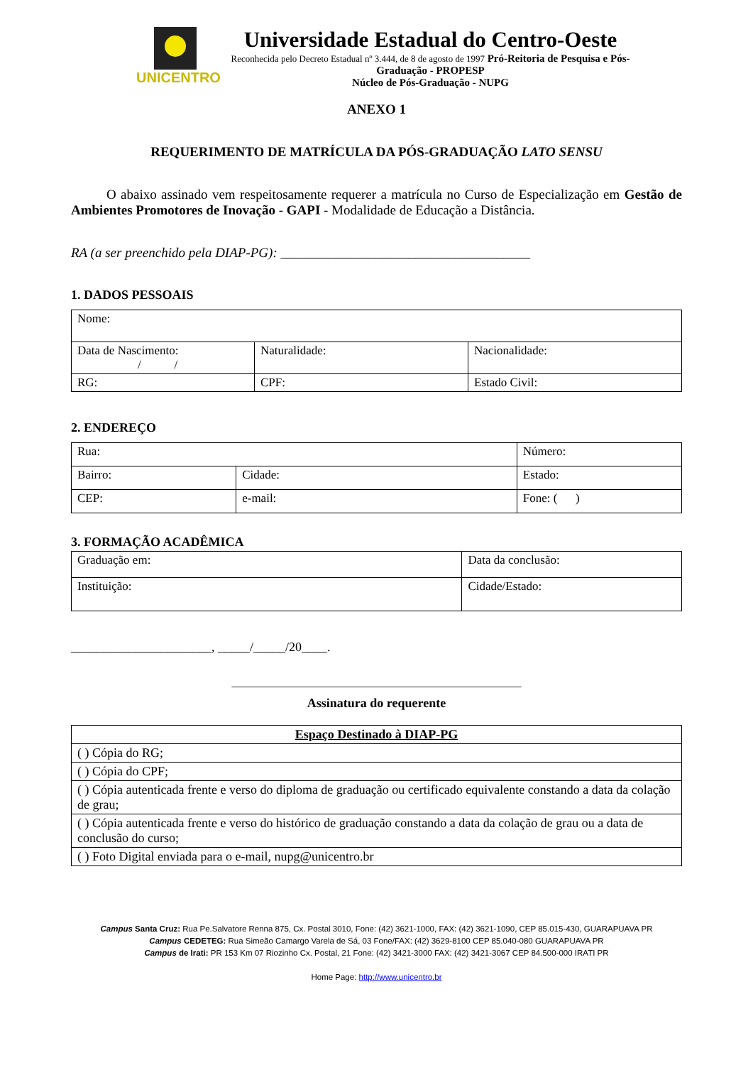UNICENTRO
Universidade Estadual do Centro-Oeste
Reconhecida pelo Decreto Estadual nº 3.444, de 8 de agosto de 1997 Pró-Reitoria de Pesquisa e Pós-Graduação - PROPESP
Núcleo de Pós-Graduação - NUPG
ANEXO 1
REQUERIMENTO DE MATRÍCULA DA PÓS-GRADUAÇÃO LATO SENSU
O abaixo assinado vem respeitosamente requerer a matrícula no Curso de Especialização em Gestão de Ambientes Promotores de Inovação - GAPI - Modalidade de Educação a Distância.
RA (a ser preenchido pela DIAP-PG): _____________________________________
1. DADOS PESSOAIS
| Nome: | | |
| Data de Nascimento: / / | Naturalidade: | Nacionalidade: |
| RG: | CPF: | Estado Civil: |
2. ENDEREÇO
| Rua: | | Número: |
| Bairro: | Cidade: | Estado: |
| CEP: | e-mail: | Fone: ( ) |
3. FORMAÇÃO ACADÊMICA
| Graduação em: | Data da conclusão: |
| Instituição: | Cidade/Estado: |
______________________, _____/_____/20____.
___________________________________________________
Assinatura do requerente
| Espaço Destinado à DIAP-PG |
| ( ) Cópia do RG; |
| ( ) Cópia do CPF; |
| ( ) Cópia autenticada frente e verso do diploma de graduação ou certificado equivalente constando a data da colação de grau; |
| ( ) Cópia autenticada frente e verso do histórico de graduação constando a data da colação de grau ou a data de conclusão do curso; |
| ( ) Foto Digital enviada para o e-mail, nupg@unicentro.br |
Campus Santa Cruz: Rua Pe.Salvatore Renna 875, Cx. Postal 3010, Fone: (42) 3621-1000, FAX: (42) 3621-1090, CEP 85.015-430, GUARAPUAVA PR
Campus CEDETEG: Rua Simeão Camargo Varela de Sá, 03 Fone/FAX: (42) 3629-8100 CEP 85.040-080 GUARAPUAVA PR
Campus de Irati: PR 153 Km 07 Riozinho Cx. Postal, 21 Fone: (42) 3421-3000 FAX: (42) 3421-3067 CEP 84.500-000 IRATI PR
Home Page: http://www.unicentro.br